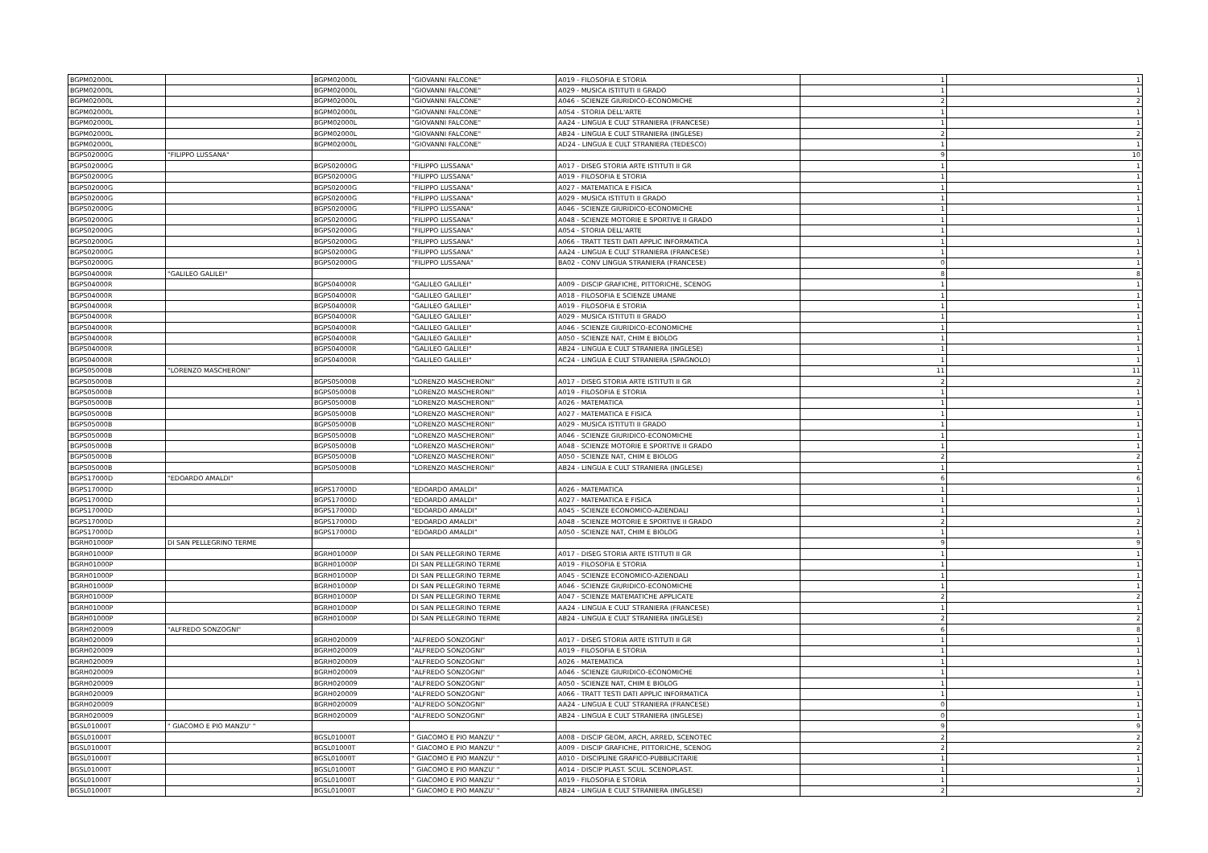| BGPM02000L | | BGPM02000L | "GIOVANNI FALCONE" | A019 - FILOSOFIA E STORIA | 1 | 1 |
| BGPM02000L | | BGPM02000L | "GIOVANNI FALCONE" | A029 - MUSICA ISTITUTI II GRADO | 1 | 1 |
| BGPM02000L | | BGPM02000L | "GIOVANNI FALCONE" | A046 - SCIENZE GIURIDICO-ECONOMICHE | 2 | 2 |
| BGPM02000L | | BGPM02000L | "GIOVANNI FALCONE" | A054 - STORIA DELL'ARTE | 1 | 1 |
| BGPM02000L | | BGPM02000L | "GIOVANNI FALCONE" | AA24 - LINGUA E CULT STRANIERA (FRANCESE) | 1 | 1 |
| BGPM02000L | | BGPM02000L | "GIOVANNI FALCONE" | AB24 - LINGUA E CULT STRANIERA (INGLESE) | 2 | 2 |
| BGPM02000L | | BGPM02000L | "GIOVANNI FALCONE" | AD24 - LINGUA E CULT STRANIERA (TEDESCO) | 1 | 1 |
| BGPS02000G | "FILIPPO LUSSANA" | | | | 9 | 10 |
| BGPS02000G | | BGPS02000G | "FILIPPO LUSSANA" | A017 - DISEG STORIA ARTE ISTITUTI II GR | 1 | 1 |
| BGPS02000G | | BGPS02000G | "FILIPPO LUSSANA" | A019 - FILOSOFIA E STORIA | 1 | 1 |
| BGPS02000G | | BGPS02000G | "FILIPPO LUSSANA" | A027 - MATEMATICA E FISICA | 1 | 1 |
| BGPS02000G | | BGPS02000G | "FILIPPO LUSSANA" | A029 - MUSICA ISTITUTI II GRADO | 1 | 1 |
| BGPS02000G | | BGPS02000G | "FILIPPO LUSSANA" | A046 - SCIENZE GIURIDICO-ECONOMICHE | 1 | 1 |
| BGPS02000G | | BGPS02000G | "FILIPPO LUSSANA" | A048 - SCIENZE MOTORIE E SPORTIVE II GRADO | 1 | 1 |
| BGPS02000G | | BGPS02000G | "FILIPPO LUSSANA" | A054 - STORIA DELL'ARTE | 1 | 1 |
| BGPS02000G | | BGPS02000G | "FILIPPO LUSSANA" | A066 - TRATT TESTI DATI APPLIC INFORMATICA | 1 | 1 |
| BGPS02000G | | BGPS02000G | "FILIPPO LUSSANA" | AA24 - LINGUA E CULT STRANIERA (FRANCESE) | 1 | 1 |
| BGPS02000G | | BGPS02000G | "FILIPPO LUSSANA" | BA02 - CONV LINGUA STRANIERA (FRANCESE) | 0 | 1 |
| BGPS04000R | "GALILEO GALILEI" | | | | 8 | 8 |
| BGPS04000R | | BGPS04000R | "GALILEO GALILEI" | A009 - DISCIP GRAFICHE, PITTORICHE, SCENOG | 1 | 1 |
| BGPS04000R | | BGPS04000R | "GALILEO GALILEI" | A018 - FILOSOFIA E SCIENZE UMANE | 1 | 1 |
| BGPS04000R | | BGPS04000R | "GALILEO GALILEI" | A019 - FILOSOFIA E STORIA | 1 | 1 |
| BGPS04000R | | BGPS04000R | "GALILEO GALILEI" | A029 - MUSICA ISTITUTI II GRADO | 1 | 1 |
| BGPS04000R | | BGPS04000R | "GALILEO GALILEI" | A046 - SCIENZE GIURIDICO-ECONOMICHE | 1 | 1 |
| BGPS04000R | | BGPS04000R | "GALILEO GALILEI" | A050 - SCIENZE NAT, CHIM E BIOLOG | 1 | 1 |
| BGPS04000R | | BGPS04000R | "GALILEO GALILEI" | AB24 - LINGUA E CULT STRANIERA (INGLESE) | 1 | 1 |
| BGPS04000R | | BGPS04000R | "GALILEO GALILEI" | AC24 - LINGUA E CULT STRANIERA (SPAGNOLO) | 1 | 1 |
| BGPS05000B | "LORENZO MASCHERONI" | | | | 11 | 11 |
| BGPS05000B | | BGPS05000B | "LORENZO MASCHERONI" | A017 - DISEG STORIA ARTE ISTITUTI II GR | 2 | 2 |
| BGPS05000B | | BGPS05000B | "LORENZO MASCHERONI" | A019 - FILOSOFIA E STORIA | 1 | 1 |
| BGPS05000B | | BGPS05000B | "LORENZO MASCHERONI" | A026 - MATEMATICA | 1 | 1 |
| BGPS05000B | | BGPS05000B | "LORENZO MASCHERONI" | A027 - MATEMATICA E FISICA | 1 | 1 |
| BGPS05000B | | BGPS05000B | "LORENZO MASCHERONI" | A029 - MUSICA ISTITUTI II GRADO | 1 | 1 |
| BGPS05000B | | BGPS05000B | "LORENZO MASCHERONI" | A046 - SCIENZE GIURIDICO-ECONOMICHE | 1 | 1 |
| BGPS05000B | | BGPS05000B | "LORENZO MASCHERONI" | A048 - SCIENZE MOTORIE E SPORTIVE II GRADO | 1 | 1 |
| BGPS05000B | | BGPS05000B | "LORENZO MASCHERONI" | A050 - SCIENZE NAT, CHIM E BIOLOG | 2 | 2 |
| BGPS05000B | | BGPS05000B | "LORENZO MASCHERONI" | AB24 - LINGUA E CULT STRANIERA (INGLESE) | 1 | 1 |
| BGPS17000D | "EDOARDO AMALDI" | | | | 6 | 6 |
| BGPS17000D | | BGPS17000D | "EDOARDO AMALDI" | A026 - MATEMATICA | 1 | 1 |
| BGPS17000D | | BGPS17000D | "EDOARDO AMALDI" | A027 - MATEMATICA E FISICA | 1 | 1 |
| BGPS17000D | | BGPS17000D | "EDOARDO AMALDI" | A045 - SCIENZE ECONOMICO-AZIENDALI | 1 | 1 |
| BGPS17000D | | BGPS17000D | "EDOARDO AMALDI" | A048 - SCIENZE MOTORIE E SPORTIVE II GRADO | 2 | 2 |
| BGPS17000D | | BGPS17000D | "EDOARDO AMALDI" | A050 - SCIENZE NAT, CHIM E BIOLOG | 1 | 1 |
| BGRH01000P | DI SAN PELLEGRINO TERME | | | | 9 | 9 |
| BGRH01000P | | BGRH01000P | DI SAN PELLEGRINO TERME | A017 - DISEG STORIA ARTE ISTITUTI II GR | 1 | 1 |
| BGRH01000P | | BGRH01000P | DI SAN PELLEGRINO TERME | A019 - FILOSOFIA E STORIA | 1 | 1 |
| BGRH01000P | | BGRH01000P | DI SAN PELLEGRINO TERME | A045 - SCIENZE ECONOMICO-AZIENDALI | 1 | 1 |
| BGRH01000P | | BGRH01000P | DI SAN PELLEGRINO TERME | A046 - SCIENZE GIURIDICO-ECONOMICHE | 1 | 1 |
| BGRH01000P | | BGRH01000P | DI SAN PELLEGRINO TERME | A047 - SCIENZE MATEMATICHE APPLICATE | 2 | 2 |
| BGRH01000P | | BGRH01000P | DI SAN PELLEGRINO TERME | AA24 - LINGUA E CULT STRANIERA (FRANCESE) | 1 | 1 |
| BGRH01000P | | BGRH01000P | DI SAN PELLEGRINO TERME | AB24 - LINGUA E CULT STRANIERA (INGLESE) | 2 | 2 |
| BGRH020009 | "ALFREDO SONZOGNI" | | | | 6 | 8 |
| BGRH020009 | | BGRH020009 | "ALFREDO SONZOGNI" | A017 - DISEG STORIA ARTE ISTITUTI II GR | 1 | 1 |
| BGRH020009 | | BGRH020009 | "ALFREDO SONZOGNI" | A019 - FILOSOFIA E STORIA | 1 | 1 |
| BGRH020009 | | BGRH020009 | "ALFREDO SONZOGNI" | A026 - MATEMATICA | 1 | 1 |
| BGRH020009 | | BGRH020009 | "ALFREDO SONZOGNI" | A046 - SCIENZE GIURIDICO-ECONOMICHE | 1 | 1 |
| BGRH020009 | | BGRH020009 | "ALFREDO SONZOGNI" | A050 - SCIENZE NAT, CHIM E BIOLOG | 1 | 1 |
| BGRH020009 | | BGRH020009 | "ALFREDO SONZOGNI" | A066 - TRATT TESTI DATI APPLIC INFORMATICA | 1 | 1 |
| BGRH020009 | | BGRH020009 | "ALFREDO SONZOGNI" | AA24 - LINGUA E CULT STRANIERA (FRANCESE) | 0 | 1 |
| BGRH020009 | | BGRH020009 | "ALFREDO SONZOGNI" | AB24 - LINGUA E CULT STRANIERA (INGLESE) | 0 | 1 |
| BGSL01000T | " GIACOMO E PIO MANZU' " | | | | 9 | 9 |
| BGSL01000T | | BGSL01000T | " GIACOMO E PIO MANZU' " | A008 - DISCIP GEOM, ARCH, ARRED, SCENOTEC | 2 | 2 |
| BGSL01000T | | BGSL01000T | " GIACOMO E PIO MANZU' " | A009 - DISCIP GRAFICHE, PITTORICHE, SCENOG | 2 | 2 |
| BGSL01000T | | BGSL01000T | " GIACOMO E PIO MANZU' " | A010 - DISCIPLINE GRAFICO-PUBBLICITARIE | 1 | 1 |
| BGSL01000T | | BGSL01000T | " GIACOMO E PIO MANZU' " | A014 - DISCIP PLAST. SCUL. SCENOPLAST. | 1 | 1 |
| BGSL01000T | | BGSL01000T | " GIACOMO E PIO MANZU' " | A019 - FILOSOFIA E STORIA | 1 | 1 |
| BGSL01000T | | BGSL01000T | " GIACOMO E PIO MANZU' " | AB24 - LINGUA E CULT STRANIERA (INGLESE) | 2 | 2 |